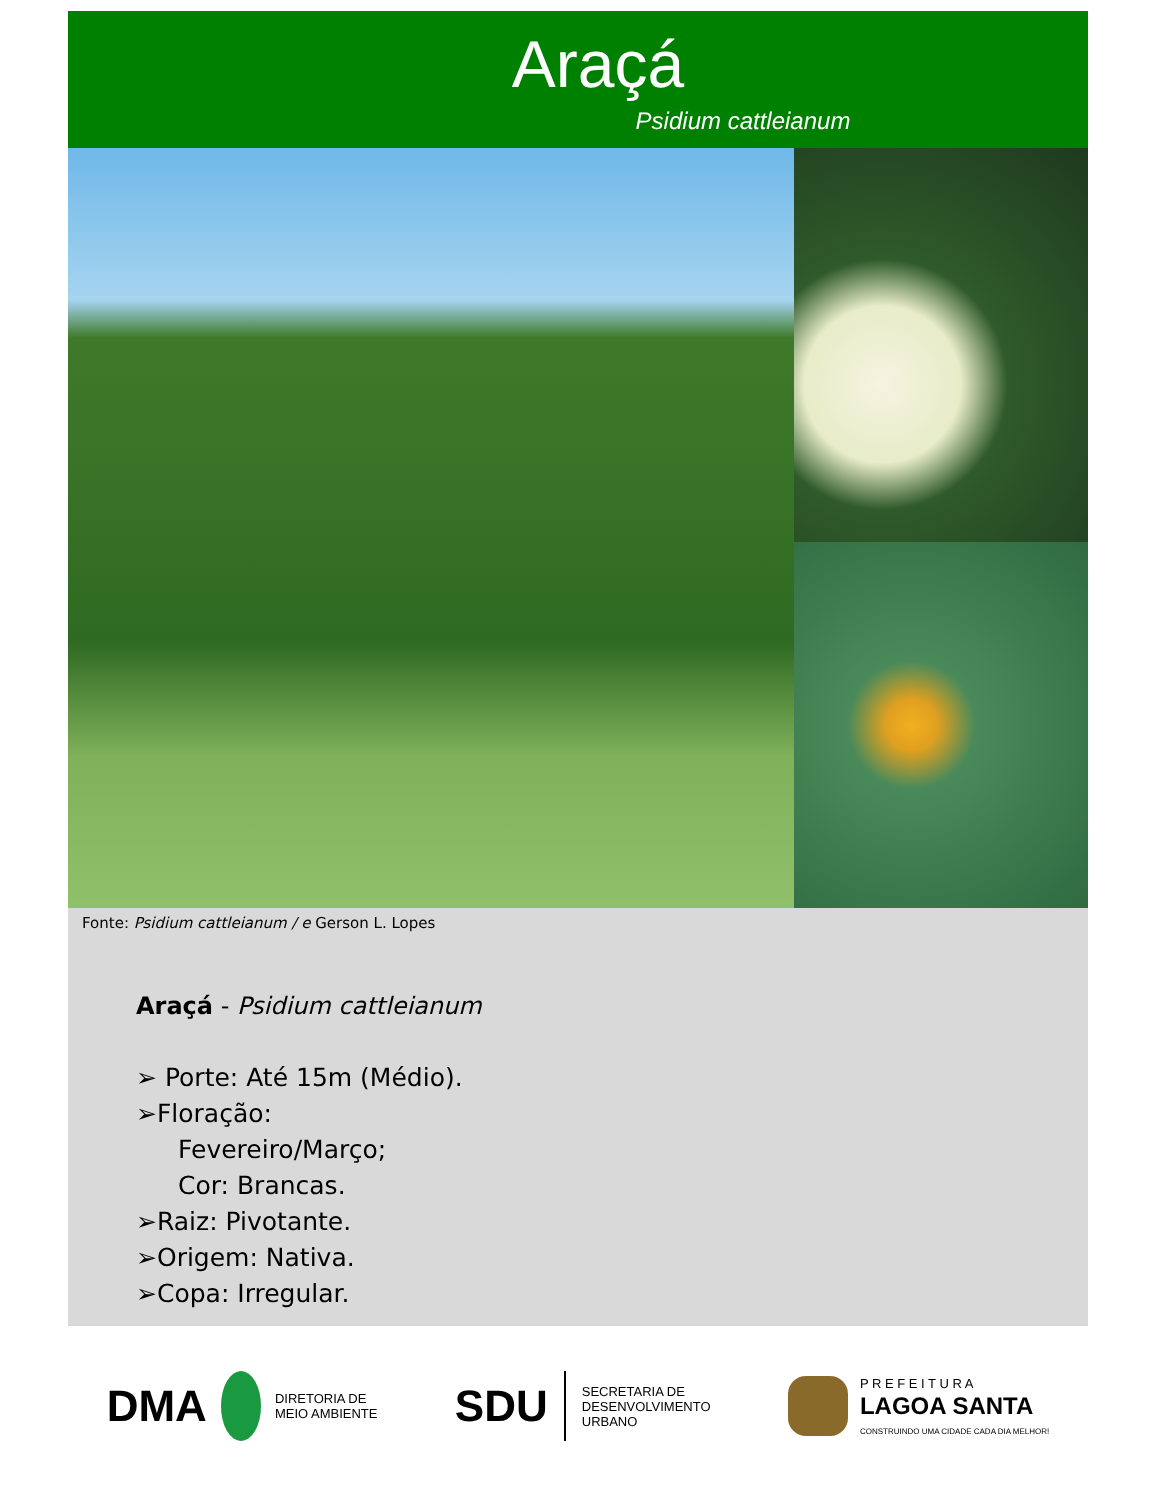Araçá
Psidium cattleianum
Fonte: Psidium cattleianum / e Gerson L. Lopes
Araçá - Psidium cattleianum
➢ Porte: Até 15m (Médio).
➢Floração:
Fevereiro/Março;
Cor: Brancas.
➢Raiz: Pivotante.
➢Origem: Nativa.
➢Copa: Irregular.
DMA DIRETORIA DE
MEIO AMBIENTE
SDU SECRETARIA DE
DESENVOLVIMENTO
URBANO
P R E F E I T U R A
LAGOA SANTA
CONSTRUINDO UMA CIDADE CADA DIA MELHOR!